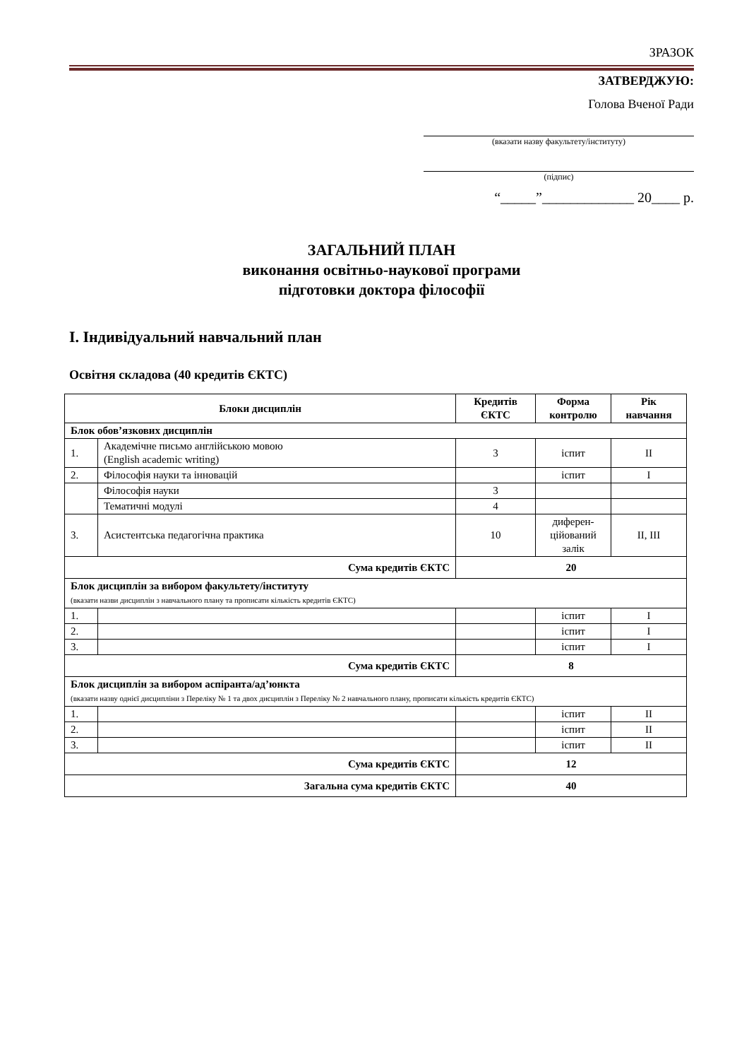ЗРАЗОК
ЗАТВЕРДЖУЮ:
Голова Вченої Ради
(вказати назву факультету/інституту)
(підпис)
“_____”_____________ 20____ р.
ЗАГАЛЬНИЙ ПЛАН
виконання освітньо-наукової програми
підготовки доктора філософії
І. Індивідуальний навчальний план
Освітня складова (40 кредитів ЄКТС)
| Блоки дисциплін | | Кредитів ЄКТС | Форма контролю | Рік навчання |
| --- | --- | --- | --- | --- |
| Блок обов’язкових дисциплін | | | | |
| 1. | Академічне письмо англійською мовою (English academic writing) | 3 | іспит | II |
| 2. | Філософія науки та інновацій | | іспит | I |
| | Філософія науки | 3 | | |
| | Тематичні модулі | 4 | | |
| 3. | Асистентська педагогічна практика | 10 | диферен-цiйований залік | II, III |
| Сума кредитів ЄКТС | | 20 | | |
| Блок дисциплін за вибором факультету/інституту (вказати назви дисциплін з навчального плану та прописати кількість кредитів ЄКТС) | | | | |
| 1. | | | іспит | I |
| 2. | | | іспит | I |
| 3. | | | іспит | I |
| Сума кредитів ЄКТС | | 8 | | |
| Блок дисциплін за вибором аспіранта/ад’юнкта (вказати назву однієї дисципліни з Переліку № 1 та двох дисциплін з Переліку № 2 навчального плану, прописати кількість кредитів ЄКТС) | | | | |
| 1. | | | іспит | II |
| 2. | | | іспит | II |
| 3. | | | іспит | II |
| Сума кредитів ЄКТС | | 12 | | |
| Загальна сума кредитів ЄКТС | | 40 | | |